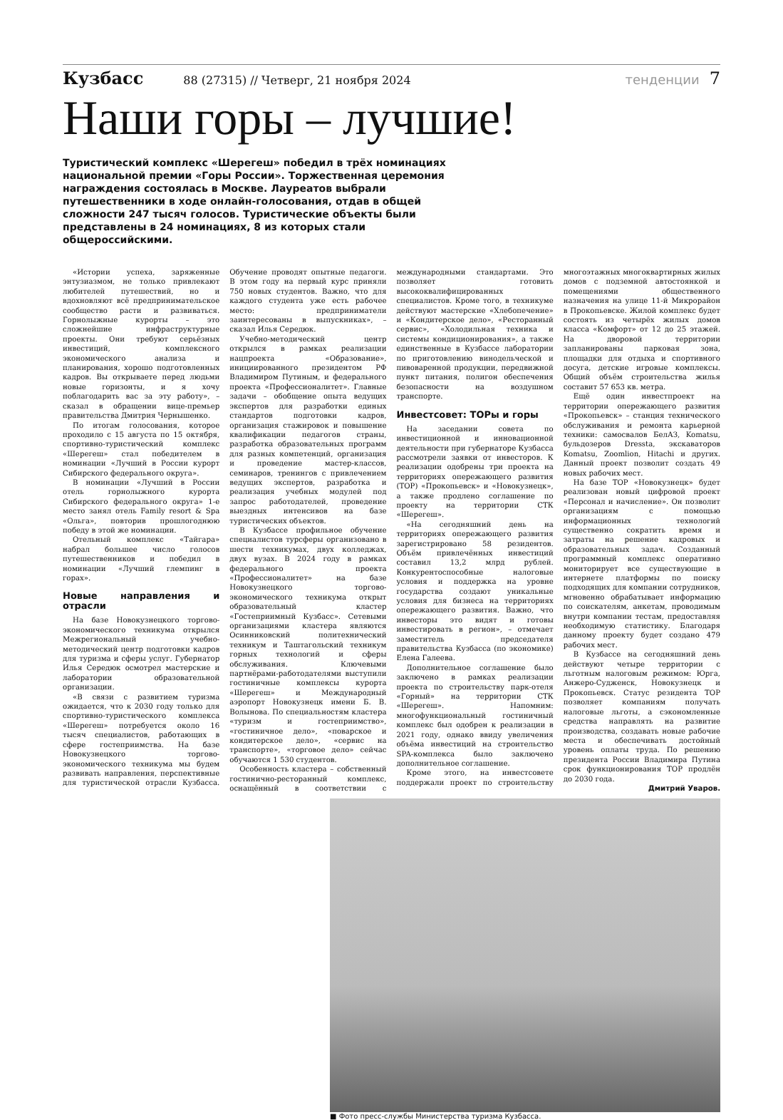Кузбасс 88 (27315) // Четверг, 21 ноября 2024 тенденции 7
Наши горы – лучшие!
Туристический комплекс «Шерегеш» победил в трёх номинациях национальной премии «Горы России». Торжественная церемония награждения состоялась в Москве. Лауреатов выбрали путешественники в ходе онлайн-голосования, отдав в общей сложности 247 тысяч голосов. Туристические объекты были представлены в 24 номинациях, 8 из которых стали общероссийскими.
«Истории успеха, заряженные энтузиазмом, не только привлекают любителей путешествий, но и вдохновляют всё предпринимательское сообщество расти и развиваться. Горнолыжные курорты – это сложнейшие инфраструктурные проекты. Они требуют серьёзных инвестиций, комплексного экономического анализа и планирования, хорошо подготовленных кадров. Вы открываете перед людьми новые горизонты, и я хочу поблагодарить вас за эту работу», – сказал в обращении вице-премьер правительства Дмитрия Чернышенко.
По итогам голосования, которое проходило с 15 августа по 15 октября, спортивно-туристический комплекс «Шерегеш» стал победителем в номинации «Лучший в России курорт Сибирского федерального округа».
В номинации «Лучший в России отель горнолыжного курорта Сибирского федерального округа» 1-е место занял отель Family resort & Spa «Ольга», повторив прошлогоднюю победу в этой же номинации.
Отельный комплекс «Тайгара» набрал большее число голосов путешественников и победил в номинации «Лучший глемпинг в горах».
Новые направления и отрасли
На базе Новокузнецкого торгово-экономического техникума открылся Межрегиональный учебно-методический центр подготовки кадров для туризма и сферы услуг. Губернатор Илья Середюк осмотрел мастерские и лаборатории образовательной организации.
«В связи с развитием туризма ожидается, что к 2030 году только для спортивно-туристического комплекса «Шерегеш» потребуется около 16 тысяч специалистов, работающих в сфере гостеприимства. На базе Новокузнецкого торгово-экономического техникума мы будем развивать направления, перспективные для туристической отрасли Кузбасса. Обучение проводят опытные педагоги. В этом году на первый курс приняли 750 новых студентов. Важно, что для каждого студента уже есть рабочее место: предприниматели заинтересованы в выпускниках», – сказал Илья Середюк.
Учебно-методический центр открылся в рамках реализации нацпроекта «Образование», инициированного президентом РФ Владимиром Путиным, и федерального проекта «Профессионалитет». Главные задачи – обобщение опыта ведущих экспертов для разработки единых стандартов подготовки кадров, организация стажировок и повышение квалификации педагогов страны, разработка образовательных программ для разных компетенций, организация и проведение мастер-классов, семинаров, тренингов с привлечением ведущих экспертов, разработка и реализация учебных модулей под запрос работодателей, проведение выездных интенсивов на базе туристических объектов.
В Кузбассе профильное обучение специалистов турсферы организовано в шести техникумах, двух колледжах, двух вузах. В 2024 году в рамках федерального проекта «Профессионалитет» на базе Новокузнецкого торгово-экономического техникума открыт образовательный кластер «Гостеприимный Кузбасс». Сетевыми организациями кластера являются Осинниковский политехнический техникум и Таштагольский техникум горных технологий и сферы обслуживания. Ключевыми партнёрами-работодателями выступили гостиничные комплексы курорта «Шерегеш» и Международный аэропорт Новокузнецк имени Б. В. Волынова. По специальностям кластера «туризм и гостеприимство», «гостиничное дело», «поварское и кондитерское дело», «сервис на транспорте», «торговое дело» сейчас обучаются 1 530 студентов.
Особенность кластера – собственный гостинично-ресторанный комплекс, оснащённый в соответствии с международными стандартами. Это позволяет готовить высококвалифицированных специалистов. Кроме того, в техникуме действуют мастерские «Хлебопечение» и «Кондитерское дело», «Ресторанный сервис», «Холодильная техника и системы кондиционирования», а также единственные в Кузбассе лаборатории по приготовлению винодельческой и пивоваренной продукции, передвижной пункт питания, полигон обеспечения безопасности на воздушном транспорте.
Инвестсовет: ТОРы и горы
На заседании совета по инвестиционной и инновационной деятельности при губернаторе Кузбасса рассмотрели заявки от инвесторов. К реализации одобрены три проекта на территориях опережающего развития (ТОР) «Прокопьевск» и «Новокузнецк», а также продлено соглашение по проекту на территории СТК «Шерегеш».
«На сегодняшний день на территориях опережающего развития зарегистрировано 58 резидентов. Объём привлечённых инвестиций составил 13,2 млрд рублей. Конкурентоспособные налоговые условия и поддержка на уровне государства создают уникальные условия для бизнеса на территориях опережающего развития. Важно, что инвесторы это видят и готовы инвестировать в регион», – отмечает заместитель председателя правительства Кузбасса (по экономике) Елена Галеева.
Дополнительное соглашение было заключено в рамках реализации проекта по строительству парк-отеля «Горный» на территории СТК «Шерегеш». Напомним: многофункциональный гостиничный комплекс был одобрен к реализации в 2021 году, однако ввиду увеличения объёма инвестиций на строительство SPA-комплекса было заключено дополнительное соглашение.
Кроме этого, на инвестсовете поддержали проект по строительству многоэтажных многоквартирных жилых домов с подземной автостоянкой и помещениями общественного назначения на улице 11-й Микрорайон в Прокопьевске. Жилой комплекс будет состоять из четырёх жилых домов класса «Комфорт» от 12 до 25 этажей. На дворовой территории запланированы парковая зона, площадки для отдыха и спортивного досуга, детские игровые комплексы. Общий объём строительства жилья составит 57 653 кв. метра.
Ещё один инвестпроект на территории опережающего развития «Прокопьевск» – станция технического обслуживания и ремонта карьерной техники: самосвалов БелАЗ, Komatsu, бульдозеров Dressta, экскаваторов Komatsu, Zoomlion, Hitachi и других. Данный проект позволит создать 49 новых рабочих мест.
На базе ТОР «Новокузнецк» будет реализован новый цифровой проект «Персонал и начисление». Он позволит организациям с помощью информационных технологий существенно сократить время и затраты на решение кадровых и образовательных задач. Созданный программный комплекс оперативно мониторирует все существующие в интернете платформы по поиску подходящих для компании сотрудников, мгновенно обрабатывает информацию по соискателям, анкетам, проводимым внутри компании тестам, предоставляя необходимую статистику. Благодаря данному проекту будет создано 479 рабочих мест.
В Кузбассе на сегодняшний день действуют четыре территории с льготным налоговым режимом: Юрга, Анжеро-Судженск, Новокузнецк и Прокопьевск. Статус резидента ТОР позволяет компаниям получать налоговые льготы, а сэкономленные средства направлять на развитие производства, создавать новые рабочие места и обеспечивать достойный уровень оплаты труда. По решению президента России Владимира Путина срок функционирования ТОР продлён до 2030 года.
Дмитрий Уваров.
■ Фото пресс-службы Министерства туризма Кузбасса.